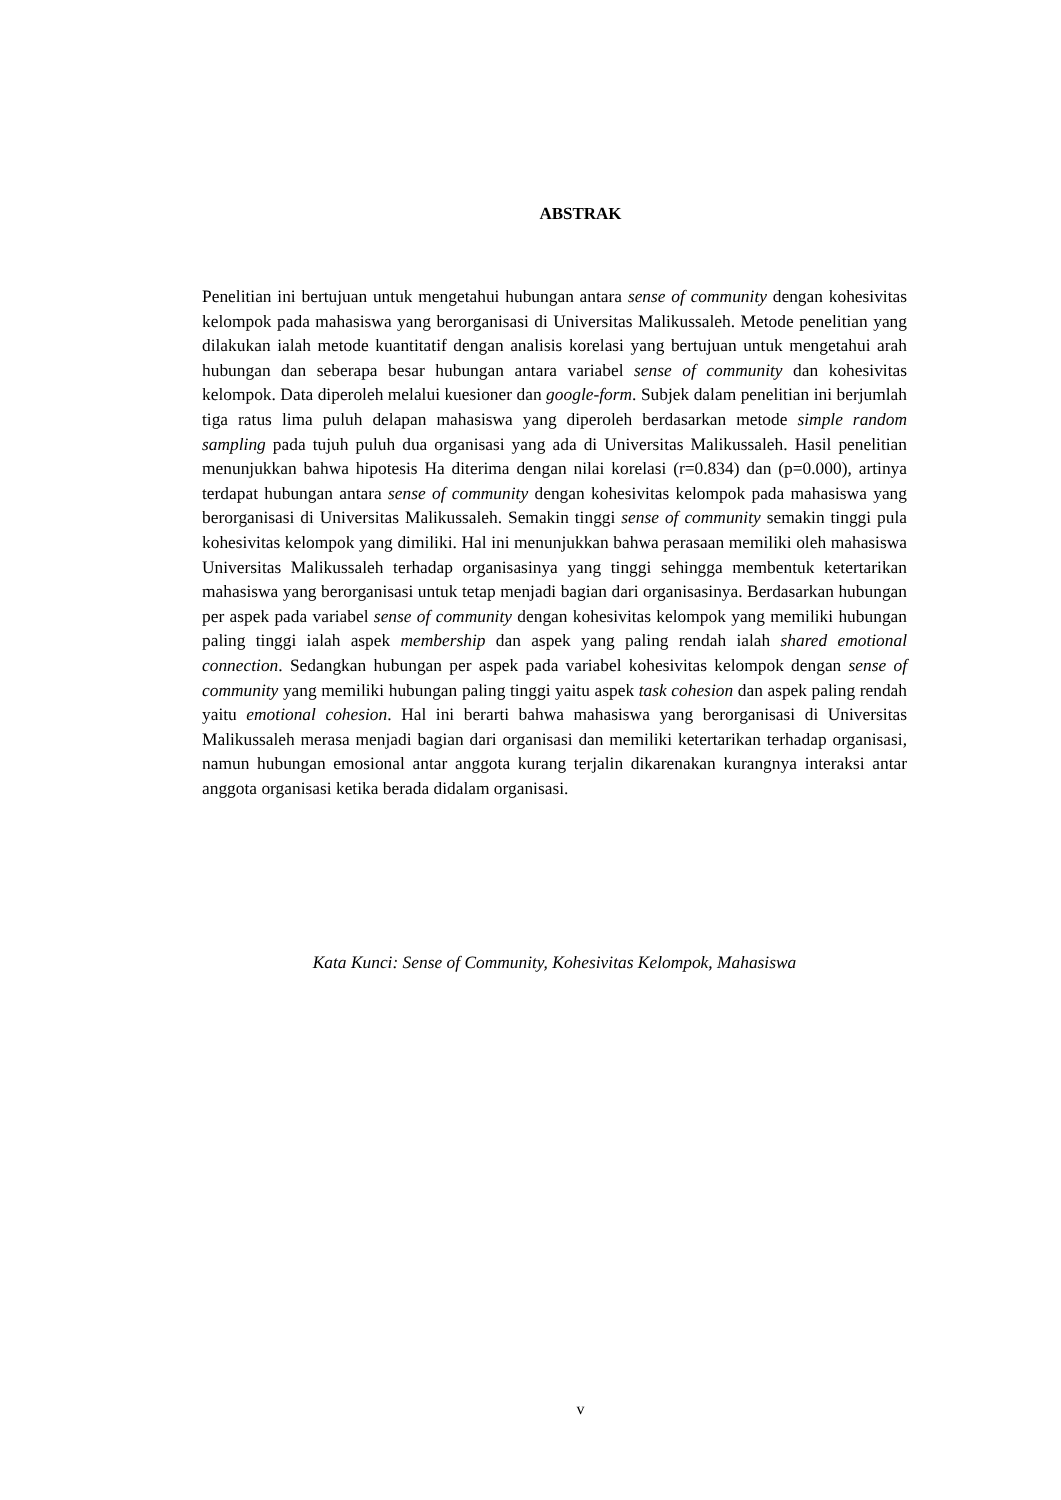ABSTRAK
Penelitian ini bertujuan untuk mengetahui hubungan antara sense of community dengan kohesivitas kelompok pada mahasiswa yang berorganisasi di Universitas Malikussaleh. Metode penelitian yang dilakukan ialah metode kuantitatif dengan analisis korelasi yang bertujuan untuk mengetahui arah hubungan dan seberapa besar hubungan antara variabel sense of community dan kohesivitas kelompok. Data diperoleh melalui kuesioner dan google-form. Subjek dalam penelitian ini berjumlah tiga ratus lima puluh delapan mahasiswa yang diperoleh berdasarkan metode simple random sampling pada tujuh puluh dua organisasi yang ada di Universitas Malikussaleh. Hasil penelitian menunjukkan bahwa hipotesis Ha diterima dengan nilai korelasi (r=0.834) dan (p=0.000), artinya terdapat hubungan antara sense of community dengan kohesivitas kelompok pada mahasiswa yang berorganisasi di Universitas Malikussaleh. Semakin tinggi sense of community semakin tinggi pula kohesivitas kelompok yang dimiliki. Hal ini menunjukkan bahwa perasaan memiliki oleh mahasiswa Universitas Malikussaleh terhadap organisasinya yang tinggi sehingga membentuk ketertarikan mahasiswa yang berorganisasi untuk tetap menjadi bagian dari organisasinya. Berdasarkan hubungan per aspek pada variabel sense of community dengan kohesivitas kelompok yang memiliki hubungan paling tinggi ialah aspek membership dan aspek yang paling rendah ialah shared emotional connection. Sedangkan hubungan per aspek pada variabel kohesivitas kelompok dengan sense of community yang memiliki hubungan paling tinggi yaitu aspek task cohesion dan aspek paling rendah yaitu emotional cohesion. Hal ini berarti bahwa mahasiswa yang berorganisasi di Universitas Malikussaleh merasa menjadi bagian dari organisasi dan memiliki ketertarikan terhadap organisasi, namun hubungan emosional antar anggota kurang terjalin dikarenakan kurangnya interaksi antar anggota organisasi ketika berada didalam organisasi.
Kata Kunci: Sense of Community, Kohesivitas Kelompok, Mahasiswa
v